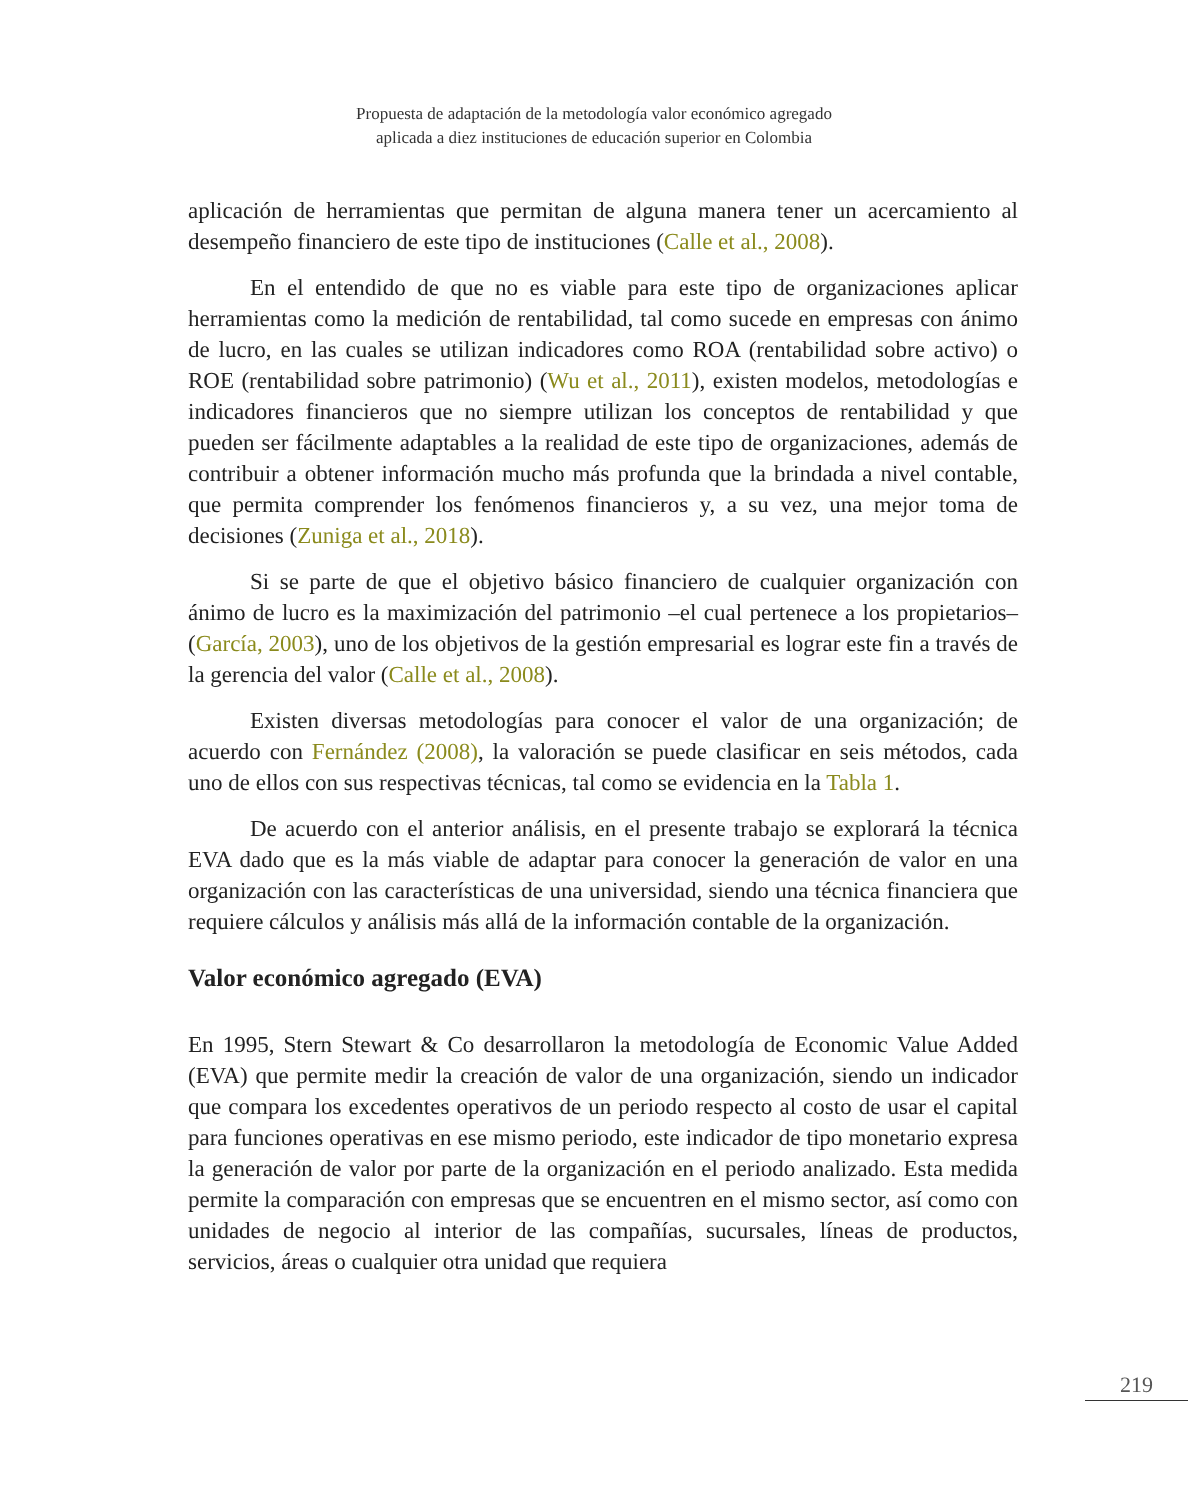Propuesta de adaptación de la metodología valor económico agregado
aplicada a diez instituciones de educación superior en Colombia
aplicación de herramientas que permitan de alguna manera tener un acercamiento al desempeño financiero de este tipo de instituciones (Calle et al., 2008).
En el entendido de que no es viable para este tipo de organizaciones aplicar herramientas como la medición de rentabilidad, tal como sucede en empresas con ánimo de lucro, en las cuales se utilizan indicadores como ROA (rentabilidad sobre activo) o ROE (rentabilidad sobre patrimonio) (Wu et al., 2011), existen modelos, metodologías e indicadores financieros que no siempre utilizan los conceptos de rentabilidad y que pueden ser fácilmente adaptables a la realidad de este tipo de organizaciones, además de contribuir a obtener información mucho más profunda que la brindada a nivel contable, que permita comprender los fenómenos financieros y, a su vez, una mejor toma de decisiones (Zuniga et al., 2018).
Si se parte de que el objetivo básico financiero de cualquier organización con ánimo de lucro es la maximización del patrimonio –el cual pertenece a los propietarios– (García, 2003), uno de los objetivos de la gestión empresarial es lograr este fin a través de la gerencia del valor (Calle et al., 2008).
Existen diversas metodologías para conocer el valor de una organización; de acuerdo con Fernández (2008), la valoración se puede clasificar en seis métodos, cada uno de ellos con sus respectivas técnicas, tal como se evidencia en la Tabla 1.
De acuerdo con el anterior análisis, en el presente trabajo se explorará la técnica EVA dado que es la más viable de adaptar para conocer la generación de valor en una organización con las características de una universidad, siendo una técnica financiera que requiere cálculos y análisis más allá de la información contable de la organización.
Valor económico agregado (EVA)
En 1995, Stern Stewart & Co desarrollaron la metodología de Economic Value Added (EVA) que permite medir la creación de valor de una organización, siendo un indicador que compara los excedentes operativos de un periodo respecto al costo de usar el capital para funciones operativas en ese mismo periodo, este indicador de tipo monetario expresa la generación de valor por parte de la organización en el periodo analizado. Esta medida permite la comparación con empresas que se encuentren en el mismo sector, así como con unidades de negocio al interior de las compañías, sucursales, líneas de productos, servicios, áreas o cualquier otra unidad que requiera
219